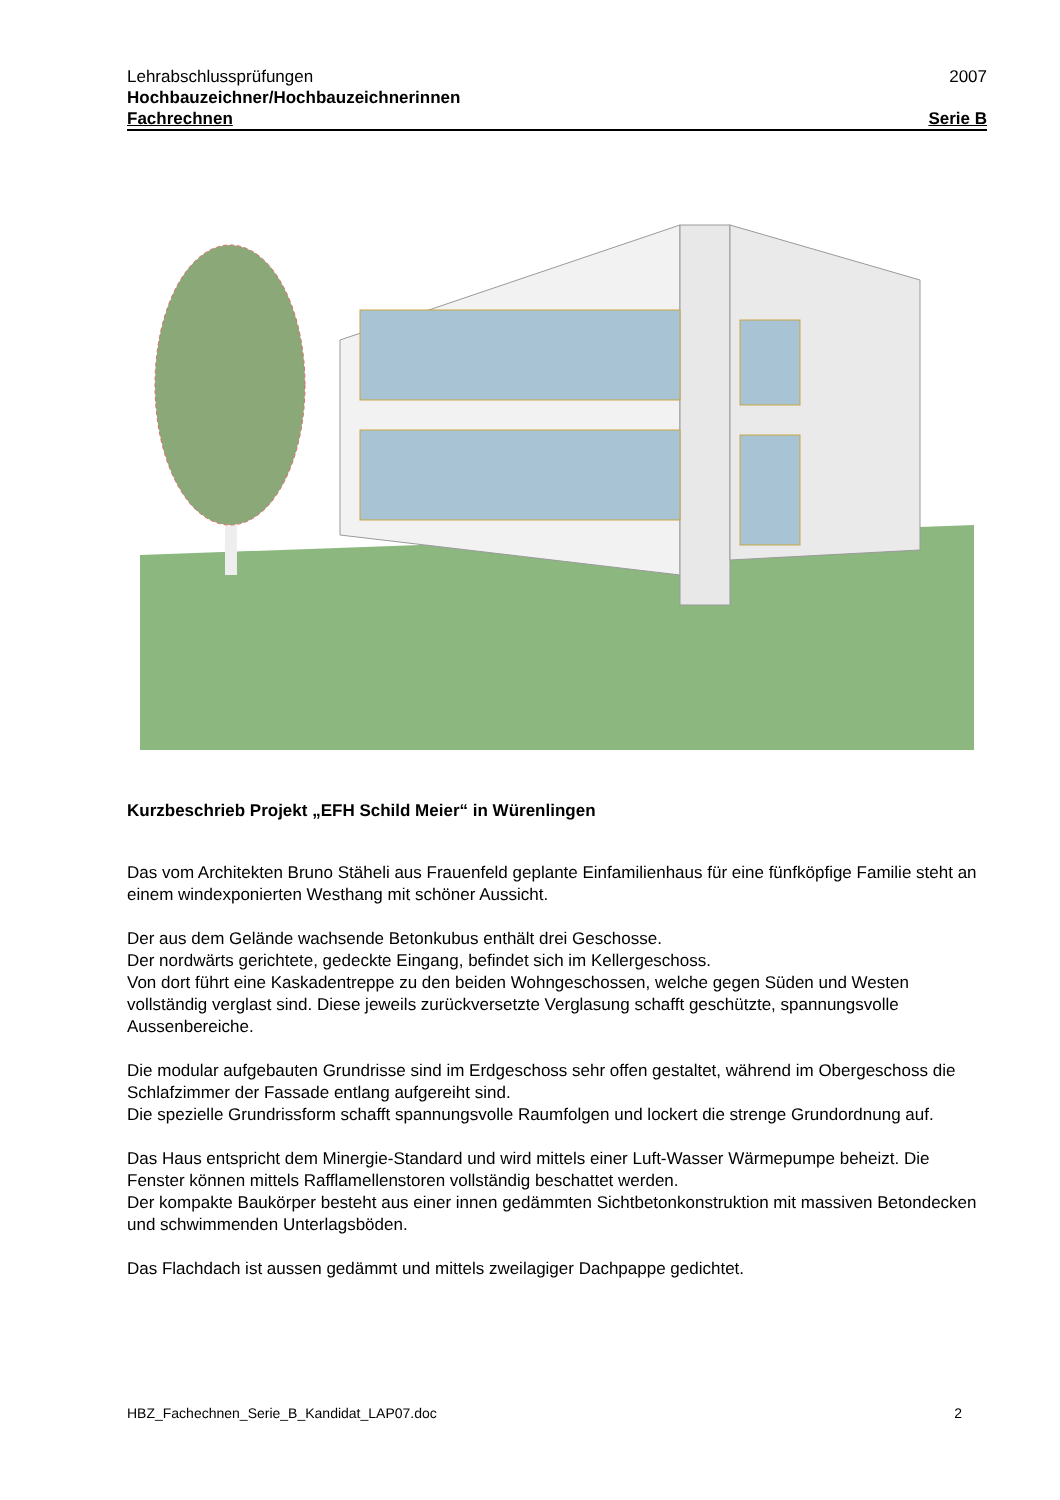Lehrabschlussprüfungen 2007
Hochbauzeichner/Hochbauzeichnerinnen
Fachrechnen Serie B
Kurzbeschrieb Projekt „EFH Schild Meier“ in Würenlingen
Das vom Architekten Bruno Stäheli aus Frauenfeld geplante Einfamilienhaus für eine fünfköpfige Familie steht an einem windexponierten Westhang mit schöner Aussicht.
Der aus dem Gelände wachsende Betonkubus enthält drei Geschosse.
Der nordwärts gerichtete, gedeckte Eingang, befindet sich im Kellergeschoss.
Von dort führt eine Kaskadentreppe zu den beiden Wohngeschossen, welche gegen Süden und Westen vollständig verglast sind. Diese jeweils zurückversetzte Verglasung schafft geschützte, spannungsvolle Aussenbereiche.
Die modular aufgebauten Grundrisse sind im Erdgeschoss sehr offen gestaltet, während im Obergeschoss die Schlafzimmer der Fassade entlang aufgereiht sind.
Die spezielle Grundrissform schafft spannungsvolle Raumfolgen und lockert die strenge Grundordnung auf.
Das Haus entspricht dem Minergie-Standard und wird mittels einer Luft-Wasser Wärmepumpe beheizt. Die Fenster können mittels Rafflamellenstoren vollständig beschattet werden.
Der kompakte Baukörper besteht aus einer innen gedämmten Sichtbetonkonstruktion mit massiven Betondecken und schwimmenden Unterlagsböden.
Das Flachdach ist aussen gedämmt und mittels zweilagiger Dachpappe gedichtet.
HBZ_Fachechnen_Serie_B_Kandidat_LAP07.doc 2